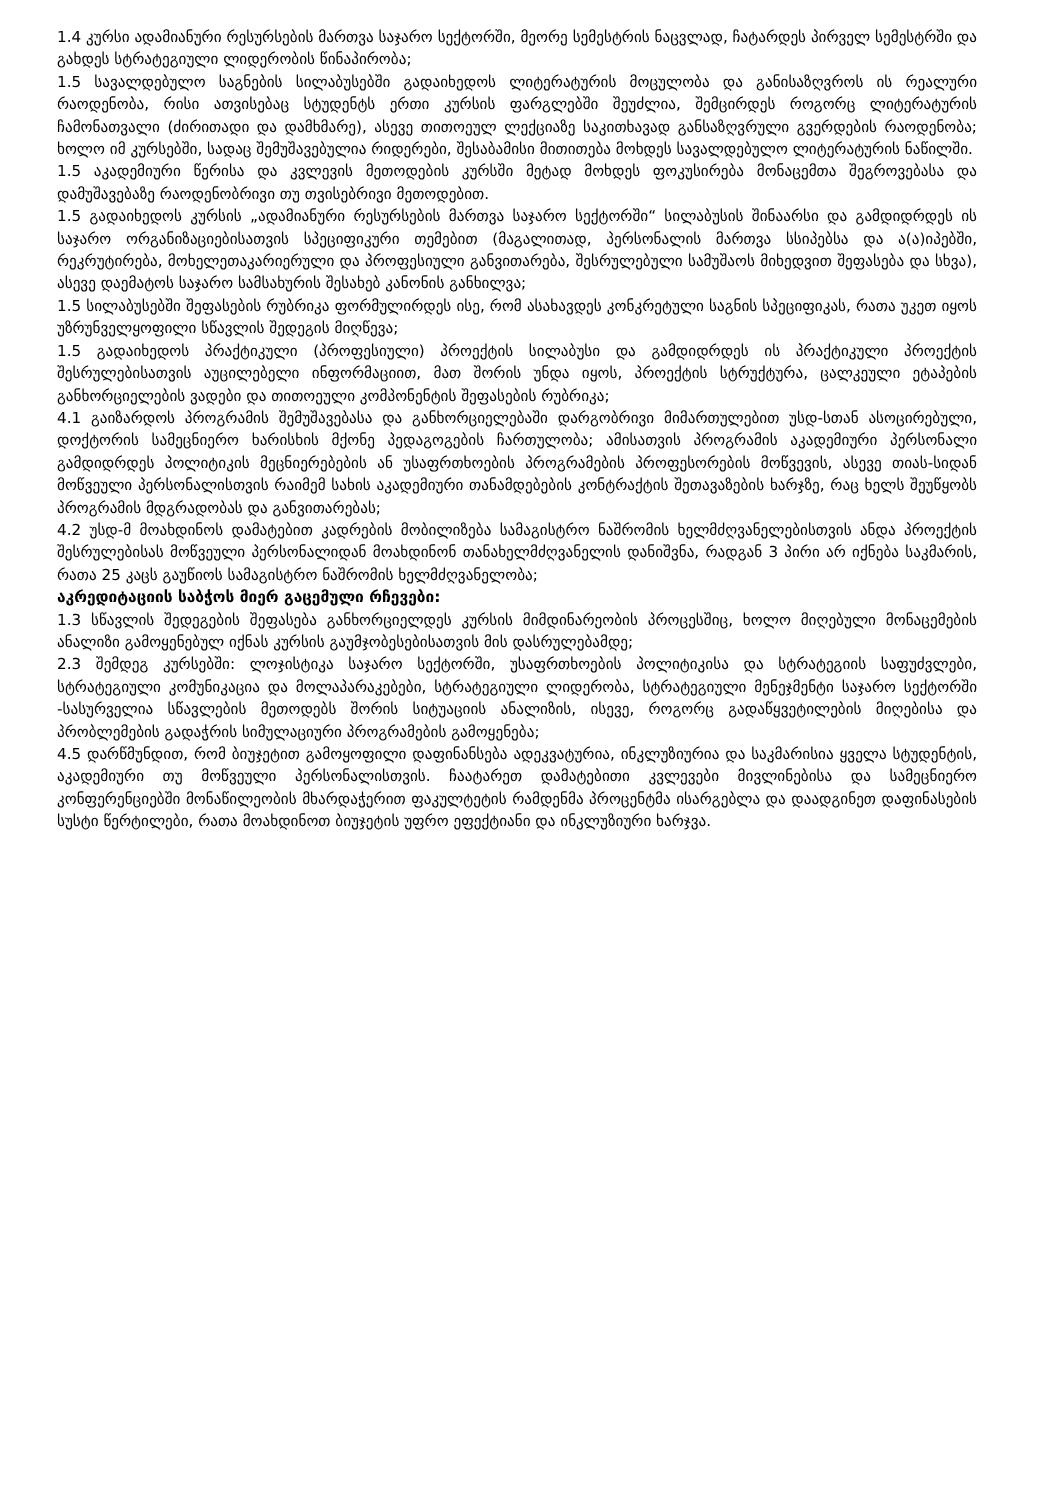1.4 კურსი ადამიანური რესურსების მართვა საჯარო სექტორში, მეორე სემესტრის ნაცვლად, ჩატარდეს პირველ სემესტრში და გახდეს სტრატეგიული ლიდერობის წინაპირობა;
1.5 სავალდებულო საგნების სილაბუსებში გადაიხედოს ლიტერატურის მოცულობა და განისაზღვროს ის რეალური რაოდენობა, რისი ათვისებაც სტუდენტს ერთი კურსის ფარგლებში შეუძლია, შემცირდეს როგორც ლიტერატურის ჩამონათვალი (ძირითადი და დამხმარე), ასევე თითოეულ ლექციაზე საკითხავად განსაზღვრული გვერდების რაოდენობა; ხოლო იმ კურსებში, სადაც შემუშავებულია რიდერები, შესაბამისი მითითება მოხდეს სავალდებულო ლიტერატურის ნაწილში.
1.5 აკადემიური წერისა და კვლევის მეთოდების კურსში მეტად მოხდეს ფოკუსირება მონაცემთა შეგროვებასა და დამუშავებაზე რაოდენობრივი თუ თვისებრივი მეთოდებით.
1.5 გადაიხედოს კურსის „ადამიანური რესურსების მართვა საჯარო სექტორში“ სილაბუსის შინაარსი და გამდიდრდეს ის საჯარო ორგანიზაციებისათვის სპეციფიკური თემებით (მაგალითად, პერსონალის მართვა სსიპებსა და ა(ა)იპებში, რეკრუტირება, მოხელეთაკარიერული და პროფესიული განვითარება, შესრულებული სამუშაოს მიხედვით შეფასება და სხვა), ასევე დაემატოს საჯარო სამსახურის შესახებ კანონის განხილვა;
1.5 სილაბუსებში შეფასების რუბრიკა ფორმულირდეს ისე, რომ ასახავდეს კონკრეტული საგნის სპეციფიკას, რათა უკეთ იყოს უზრუნველყოფილი სწავლის შედეგის მიღწევა;
1.5 გადაიხედოს პრაქტიკული (პროფესიული) პროექტის სილაბუსი და გამდიდრდეს ის პრაქტიკული პროექტის შესრულებისათვის აუცილებელი ინფორმაციით, მათ შორის უნდა იყოს, პროექტის სტრუქტურა, ცალკეული ეტაპების განხორციელების ვადები და თითოეული კომპონენტის შეფასების რუბრიკა;
4.1 გაიზარდოს პროგრამის შემუშავებასა და განხორციელებაში დარგობრივი მიმართულებით უსდ-სთან ასოცირებული, დოქტორის სამეცნიერო ხარისხის მქონე პედაგოგების ჩართულობა; ამისათვის პროგრამის აკადემიური პერსონალი გამდიდრდეს პოლიტიკის მეცნიერებების ან უსაფრთხოების პროგრამების პროფესორების მოწვევის, ასევე თიას-სიდან მოწვეული პერსონალისთვის რაიმემ სახის აკადემიური თანამდებების კონტრაქტის შეთავაზების ხარჯზე, რაც ხელს შეუწყობს პროგრამის მდგრადობას და განვითარებას;
4.2 უსდ-მ მოახდინოს დამატებით კადრების მობილიზება სამაგისტრო ნაშრომის ხელმძღვანელებისთვის ანდა პროექტის შესრულებისას მოწვეული პერსონალიდან მოახდინონ თანახელმძღვანელის დანიშვნა, რადგან 3 პირი არ იქნება საკმარის, რათა 25 კაცს გაუწიოს სამაგისტრო ნაშრომის ხელმძღვანელობა;
აკრედიტაციის საბჭოს მიერ გაცემული რჩევები:
1.3 სწავლის შედეგების შეფასება განხორციელდეს კურსის მიმდინარეობის პროცესშიც, ხოლო მიღებული მონაცემების ანალიზი გამოყენებულ იქნას კურსის გაუმჯობესებისათვის მის დასრულებამდე;
2.3 შემდეგ კურსებში: ლოჯისტიკა საჯარო სექტორში, უსაფრთხოების პოლიტიკისა და სტრატეგიის საფუძვლები, სტრატეგიული კომუნიკაცია და მოლაპარაკებები, სტრატეგიული ლიდერობა, სტრატეგიული მენეჯმენტი საჯარო სექტორში -სასურველია სწავლების მეთოდებს შორის სიტუაციის ანალიზის, ისევე, როგორც გადაწყვეტილების მიღებისა და პრობლემების გადაჭრის სიმულაციური პროგრამების გამოყენება;
4.5 დარწმუნდით, რომ ბიუჯეტით გამოყოფილი დაფინანსება ადეკვატურია, ინკლუზიურია და საკმარისია ყველა სტუდენტის, აკადემიური თუ მოწვეული პერსონალისთვის. ჩაატარეთ დამატებითი კვლევები მივლინებისა და სამეცნიერო კონფერენციებში მონაწილეობის მხარდაჭერით ფაკულტეტის რამდენმა პროცენტმა ისარგებლა და დაადგინეთ დაფინასების სუსტი წერტილები, რათა მოახდინოთ ბიუჯეტის უფრო ეფექტიანი და ინკლუზიური ხარჯვა.